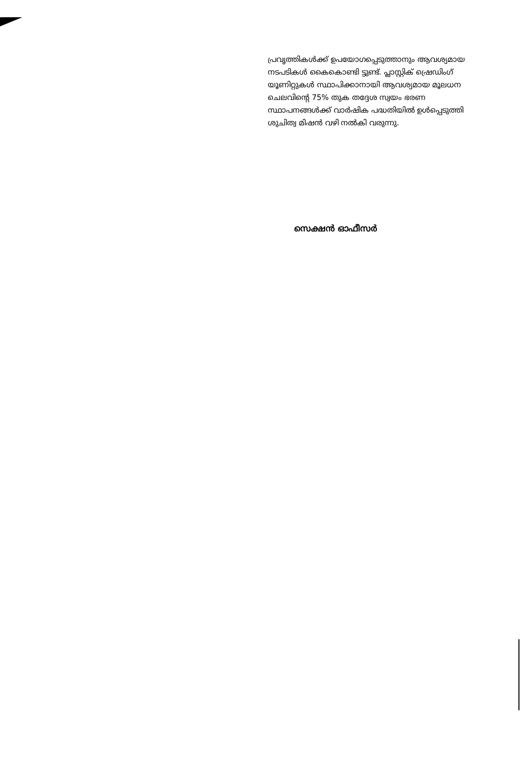പ്രവൃത്തികൾക്ക് ഉപയോഗപ്പെടുത്താനും ആവശ്യമായ നടപടികൾ കൈകൊണ്ടി ട്ടുണ്ട്. പ്ലാസ്റ്റിക് ഷ്രെഡിംഗ് യൂണിറ്റുകൾ സ്ഥാപിക്കാനായി ആവശ്യമായ മൂലധന ചെലവിന്റെ 75% തുക തദ്ദേശ സ്വയം ഭരണ സ്ഥാപനങ്ങൾക്ക് വാർഷിക പദ്ധതിയിൽ ഉൾപ്പെടുത്തി ശുചിത്വ മിഷൻ വഴി നൽകി വരുന്നു.
സെക്ഷൻ ഓഫീസർ